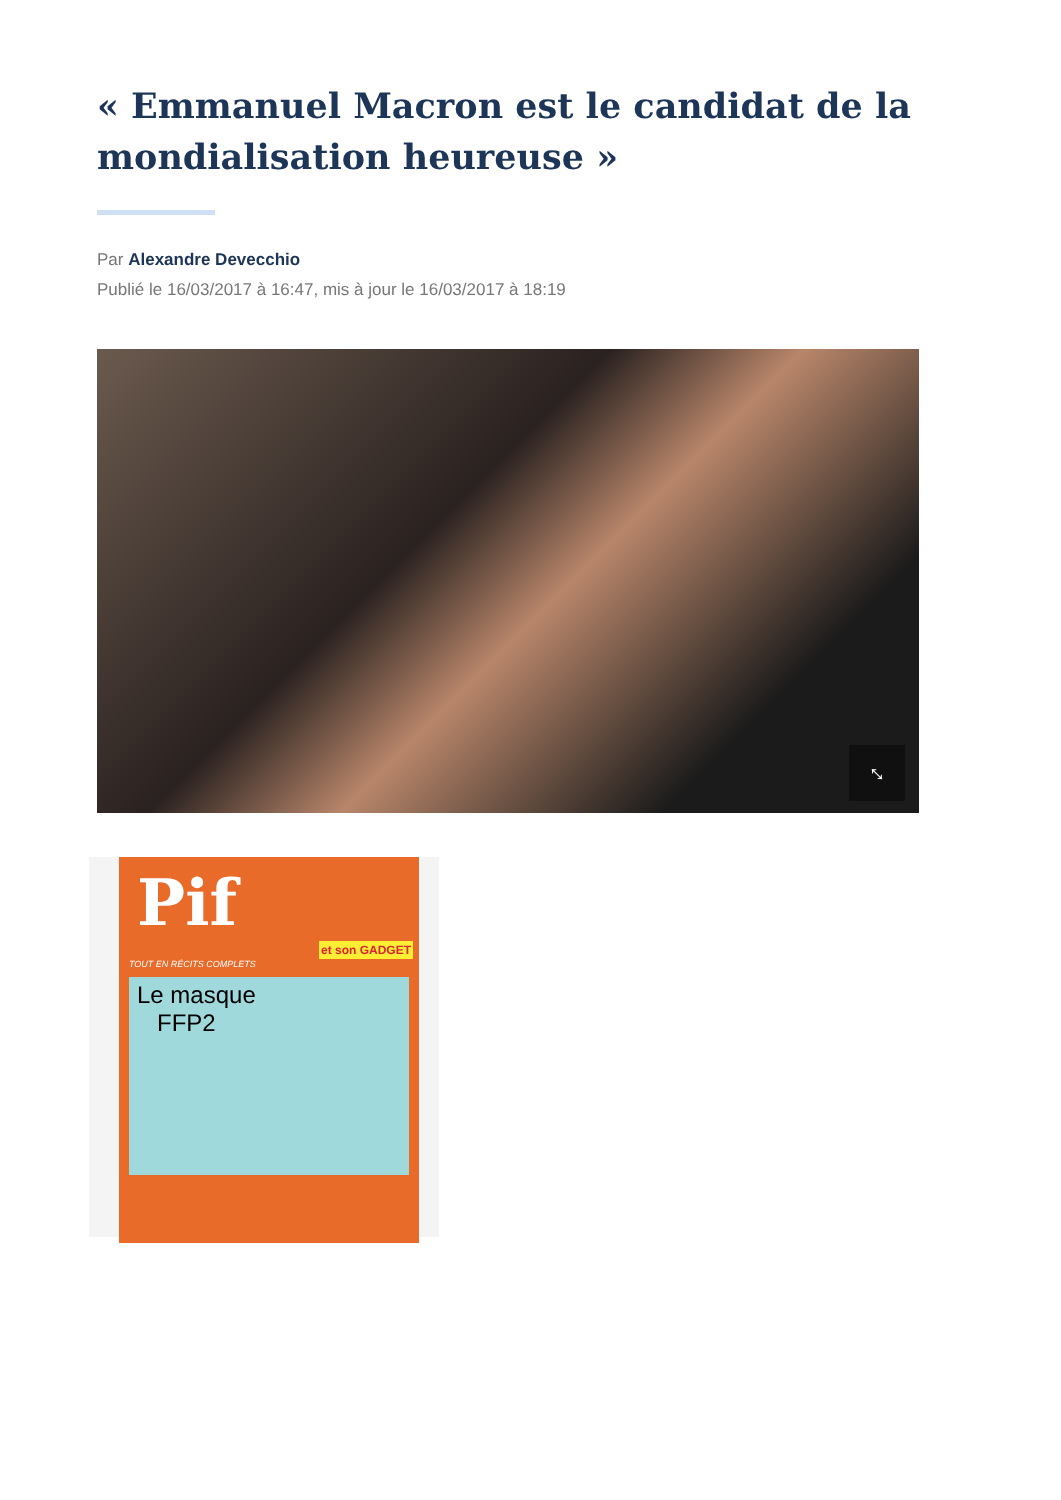« Emmanuel Macron est le candidat de la mondialisation heureuse »
Par Alexandre Devecchio
Publié le 16/03/2017 à 16:47, mis à jour le 16/03/2017 à 18:19
⤡
Pif
et son GADGET
TOUT EN RÉCITS COMPLETS
Le masque
FFP2